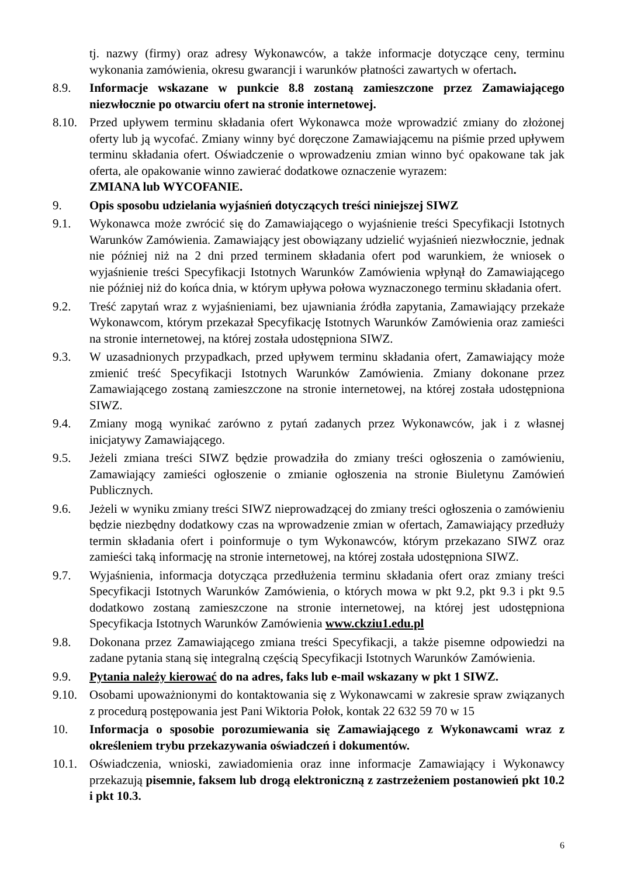tj. nazwy (firmy) oraz adresy Wykonawców, a także informacje dotyczące ceny, terminu wykonania zamówienia, okresu gwarancji i warunków płatności zawartych w ofertach.
8.9. Informacje wskazane w punkcie 8.8 zostaną zamieszczone przez Zamawiającego niezwłocznie po otwarciu ofert na stronie internetowej.
8.10. Przed upływem terminu składania ofert Wykonawca może wprowadzić zmiany do złożonej oferty lub ją wycofać. Zmiany winny być doręczone Zamawiającemu na piśmie przed upływem terminu składania ofert. Oświadczenie o wprowadzeniu zmian winno być opakowane tak jak oferta, ale opakowanie winno zawierać dodatkowe oznaczenie wyrazem:
ZMIANA lub WYCOFANIE.
9. Opis sposobu udzielania wyjaśnień dotyczących treści niniejszej SIWZ
9.1. Wykonawca może zwrócić się do Zamawiającego o wyjaśnienie treści Specyfikacji Istotnych Warunków Zamówienia. Zamawiający jest obowiązany udzielić wyjaśnień niezwłocznie, jednak nie później niż na 2 dni przed terminem składania ofert pod warunkiem, że wniosek o wyjaśnienie treści Specyfikacji Istotnych Warunków Zamówienia wpłynął do Zamawiającego nie później niż do końca dnia, w którym upływa połowa wyznaczonego terminu składania ofert.
9.2. Treść zapytań wraz z wyjaśnieniami, bez ujawniania źródła zapytania, Zamawiający przekaże Wykonawcom, którym przekazał Specyfikację Istotnych Warunków Zamówienia oraz zamieści na stronie internetowej, na której została udostępniona SIWZ.
9.3. W uzasadnionych przypadkach, przed upływem terminu składania ofert, Zamawiający może zmienić treść Specyfikacji Istotnych Warunków Zamówienia. Zmiany dokonane przez Zamawiającego zostaną zamieszczone na stronie internetowej, na której została udostępniona SIWZ.
9.4. Zmiany mogą wynikać zarówno z pytań zadanych przez Wykonawców, jak i z własnej inicjatywy Zamawiającego.
9.5. Jeżeli zmiana treści SIWZ będzie prowadziła do zmiany treści ogłoszenia o zamówieniu, Zamawiający zamieści ogłoszenie o zmianie ogłoszenia na stronie Biuletynu Zamówień Publicznych.
9.6. Jeżeli w wyniku zmiany treści SIWZ nieprowadzącej do zmiany treści ogłoszenia o zamówieniu będzie niezbędny dodatkowy czas na wprowadzenie zmian w ofertach, Zamawiający przedłuży termin składania ofert i poinformuje o tym Wykonawców, którym przekazano SIWZ oraz zamieści taką informację na stronie internetowej, na której została udostępniona SIWZ.
9.7. Wyjaśnienia, informacja dotycząca przedłużenia terminu składania ofert oraz zmiany treści Specyfikacji Istotnych Warunków Zamówienia, o których mowa w pkt 9.2, pkt 9.3 i pkt 9.5 dodatkowo zostaną zamieszczone na stronie internetowej, na której jest udostępniona Specyfikacja Istotnych Warunków Zamówienia www.ckziu1.edu.pl
9.8. Dokonana przez Zamawiającego zmiana treści Specyfikacji, a także pisemne odpowiedzi na zadane pytania staną się integralną częścią Specyfikacji Istotnych Warunków Zamówienia.
9.9. Pytania należy kierować do na adres, faks lub e-mail wskazany w pkt 1 SIWZ.
9.10. Osobami upoważnionymi do kontaktowania się z Wykonawcami w zakresie spraw związanych z procedurą postępowania jest Pani Wiktoria Połok, kontak 22 632 59 70 w 15
10. Informacja o sposobie porozumiewania się Zamawiającego z Wykonawcami wraz z określeniem trybu przekazywania oświadczeń i dokumentów.
10.1. Oświadczenia, wnioski, zawiadomienia oraz inne informacje Zamawiający i Wykonawcy przekazują pisemnie, faksem lub drogą elektroniczną z zastrzeżeniem postanowień pkt 10.2 i pkt 10.3.
6